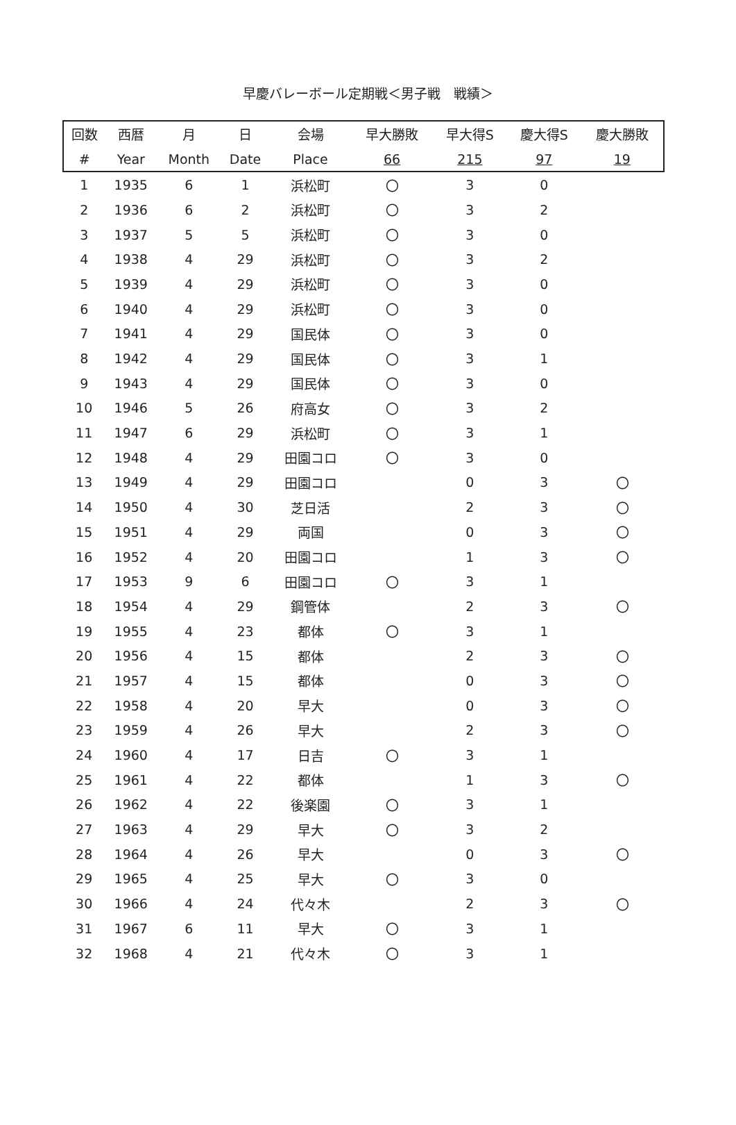早慶バレーボール定期戦＜男子戦　戦績＞
| 回数 | 西暦 | 月 | 日 | 会場 | 早大勝敗 | 早大得S | 慶大得S | 慶大勝敗 |
| --- | --- | --- | --- | --- | --- | --- | --- | --- |
| # | Year | Month | Date | Place | 66 | 215 | 97 | 19 |
| 1 | 1935 | 6 | 1 | 浜松町 | 〇 | 3 | 0 | |
| 2 | 1936 | 6 | 2 | 浜松町 | 〇 | 3 | 2 | |
| 3 | 1937 | 5 | 5 | 浜松町 | 〇 | 3 | 0 | |
| 4 | 1938 | 4 | 29 | 浜松町 | 〇 | 3 | 2 | |
| 5 | 1939 | 4 | 29 | 浜松町 | 〇 | 3 | 0 | |
| 6 | 1940 | 4 | 29 | 浜松町 | 〇 | 3 | 0 | |
| 7 | 1941 | 4 | 29 | 国民体 | 〇 | 3 | 0 | |
| 8 | 1942 | 4 | 29 | 国民体 | 〇 | 3 | 1 | |
| 9 | 1943 | 4 | 29 | 国民体 | 〇 | 3 | 0 | |
| 10 | 1946 | 5 | 26 | 府高女 | 〇 | 3 | 2 | |
| 11 | 1947 | 6 | 29 | 浜松町 | 〇 | 3 | 1 | |
| 12 | 1948 | 4 | 29 | 田園コロ | 〇 | 3 | 0 | |
| 13 | 1949 | 4 | 29 | 田園コロ | | 0 | 3 | 〇 |
| 14 | 1950 | 4 | 30 | 芝日活 | | 2 | 3 | 〇 |
| 15 | 1951 | 4 | 29 | 両国 | | 0 | 3 | 〇 |
| 16 | 1952 | 4 | 20 | 田園コロ | | 1 | 3 | 〇 |
| 17 | 1953 | 9 | 6 | 田園コロ | 〇 | 3 | 1 | |
| 18 | 1954 | 4 | 29 | 鋼管体 | | 2 | 3 | 〇 |
| 19 | 1955 | 4 | 23 | 都体 | 〇 | 3 | 1 | |
| 20 | 1956 | 4 | 15 | 都体 | | 2 | 3 | 〇 |
| 21 | 1957 | 4 | 15 | 都体 | | 0 | 3 | 〇 |
| 22 | 1958 | 4 | 20 | 早大 | | 0 | 3 | 〇 |
| 23 | 1959 | 4 | 26 | 早大 | | 2 | 3 | 〇 |
| 24 | 1960 | 4 | 17 | 日吉 | 〇 | 3 | 1 | |
| 25 | 1961 | 4 | 22 | 都体 | | 1 | 3 | 〇 |
| 26 | 1962 | 4 | 22 | 後楽園 | 〇 | 3 | 1 | |
| 27 | 1963 | 4 | 29 | 早大 | 〇 | 3 | 2 | |
| 28 | 1964 | 4 | 26 | 早大 | | 0 | 3 | 〇 |
| 29 | 1965 | 4 | 25 | 早大 | 〇 | 3 | 0 | |
| 30 | 1966 | 4 | 24 | 代々木 | | 2 | 3 | 〇 |
| 31 | 1967 | 6 | 11 | 早大 | 〇 | 3 | 1 | |
| 32 | 1968 | 4 | 21 | 代々木 | 〇 | 3 | 1 | |